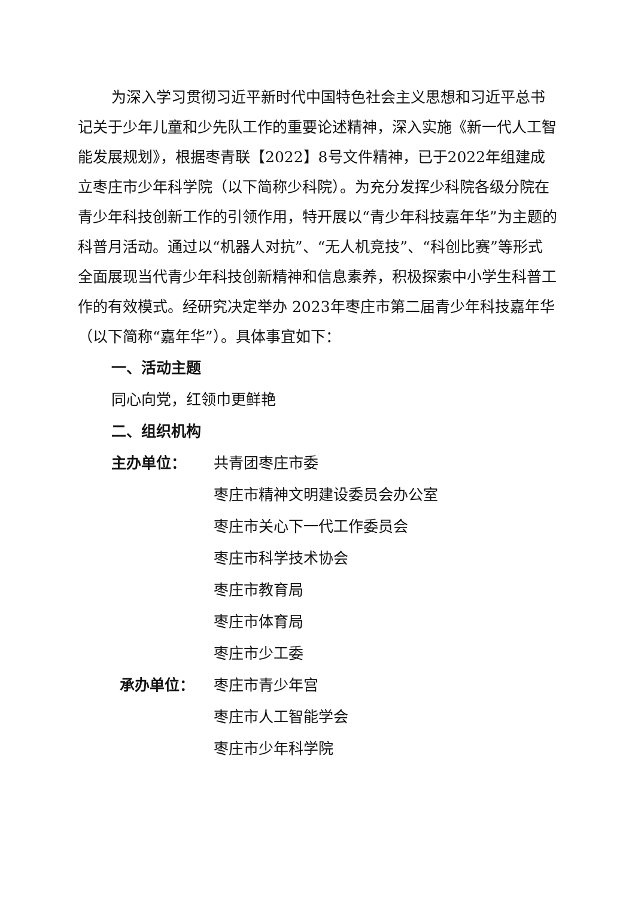为深入学习贯彻习近平新时代中国特色社会主义思想和习近平总书记关于少年儿童和少先队工作的重要论述精神，深入实施《新一代人工智能发展规划》，根据枣青联【2022】8号文件精神，已于2022年组建成立枣庄市少年科学院（以下简称少科院）。为充分发挥少科院各级分院在青少年科技创新工作的引领作用，特开展以“青少年科技嘉年华”为主题的科普月活动。通过以“机器人对抗”、“无人机竞技”、“科创比赛”等形式全面展现当代青少年科技创新精神和信息素养，积极探索中小学生科普工作的有效模式。经研究决定举办 2023年枣庄市第二届青少年科技嘉年华（以下简称“嘉年华”）。具体事宜如下：
一、活动主题
同心向党，红领巾更鲜艳
二、组织机构
主办单位： 共青团枣庄市委
枣庄市精神文明建设委员会办公室
枣庄市关心下一代工作委员会
枣庄市科学技术协会
枣庄市教育局
枣庄市体育局
枣庄市少工委
承办单位： 枣庄市青少年宫
枣庄市人工智能学会
枣庄市少年科学院